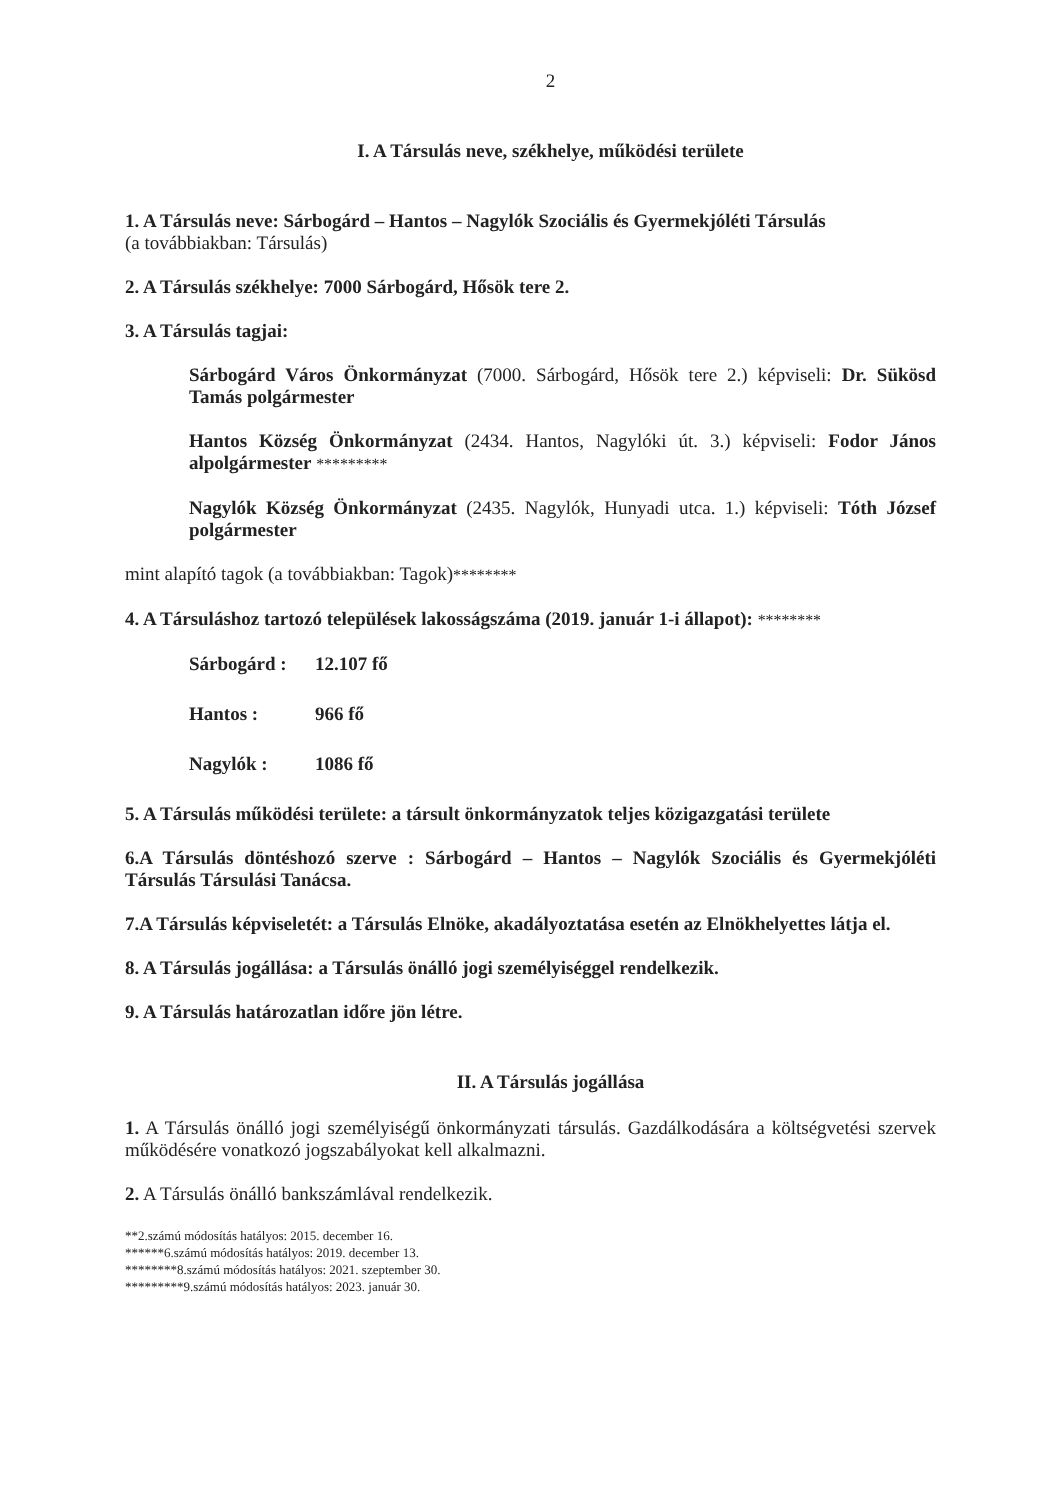2
I. A Társulás neve, székhelye, működési területe
1. A Társulás neve: Sárbogárd – Hantos – Nagylók Szociális és Gyermekjóléti Társulás
(a továbbiakban: Társulás)
2. A Társulás székhelye: 7000 Sárbogárd, Hősök tere 2.
3. A Társulás tagjai:
Sárbogárd Város Önkormányzat (7000. Sárbogárd, Hősök tere 2.) képviseli: Dr. Sükösd Tamás polgármester
Hantos Község Önkormányzat (2434. Hantos, Nagylóki út. 3.) képviseli: Fodor János alpolgármester *********
Nagylók Község Önkormányzat (2435. Nagylók, Hunyadi utca. 1.) képviseli: Tóth József polgármester
mint alapító tagok (a továbbiakban: Tagok)********
4. A Társuláshoz tartozó települések lakosságszáma (2019. január 1-i állapot): ********
Sárbogárd : 12.107 fő
Hantos : 966 fő
Nagylók : 1086 fő
5. A Társulás működési területe: a társult önkormányzatok teljes közigazgatási területe
6.A Társulás döntéshozó szerve : Sárbogárd – Hantos – Nagylók Szociális és Gyermekjóléti Társulás Társulási Tanácsa.
7.A Társulás képviseletét: a Társulás Elnöke, akadályoztatása esetén az Elnökhelyettes látja el.
8. A Társulás jogállása: a Társulás önálló jogi személyiséggel rendelkezik.
9. A Társulás határozatlan időre jön létre.
II. A Társulás jogállása
1. A Társulás önálló jogi személyiségű önkormányzati társulás. Gazdálkodására a költségvetési szervek működésére vonatkozó jogszabályokat kell alkalmazni.
2. A Társulás önálló bankszámlával rendelkezik.
**2.számú módosítás hatályos: 2015. december 16.
******6.számú módosítás hatályos: 2019. december 13.
********8.számú módosítás hatályos: 2021. szeptember 30.
*********9.számú módosítás hatályos: 2023. január 30.